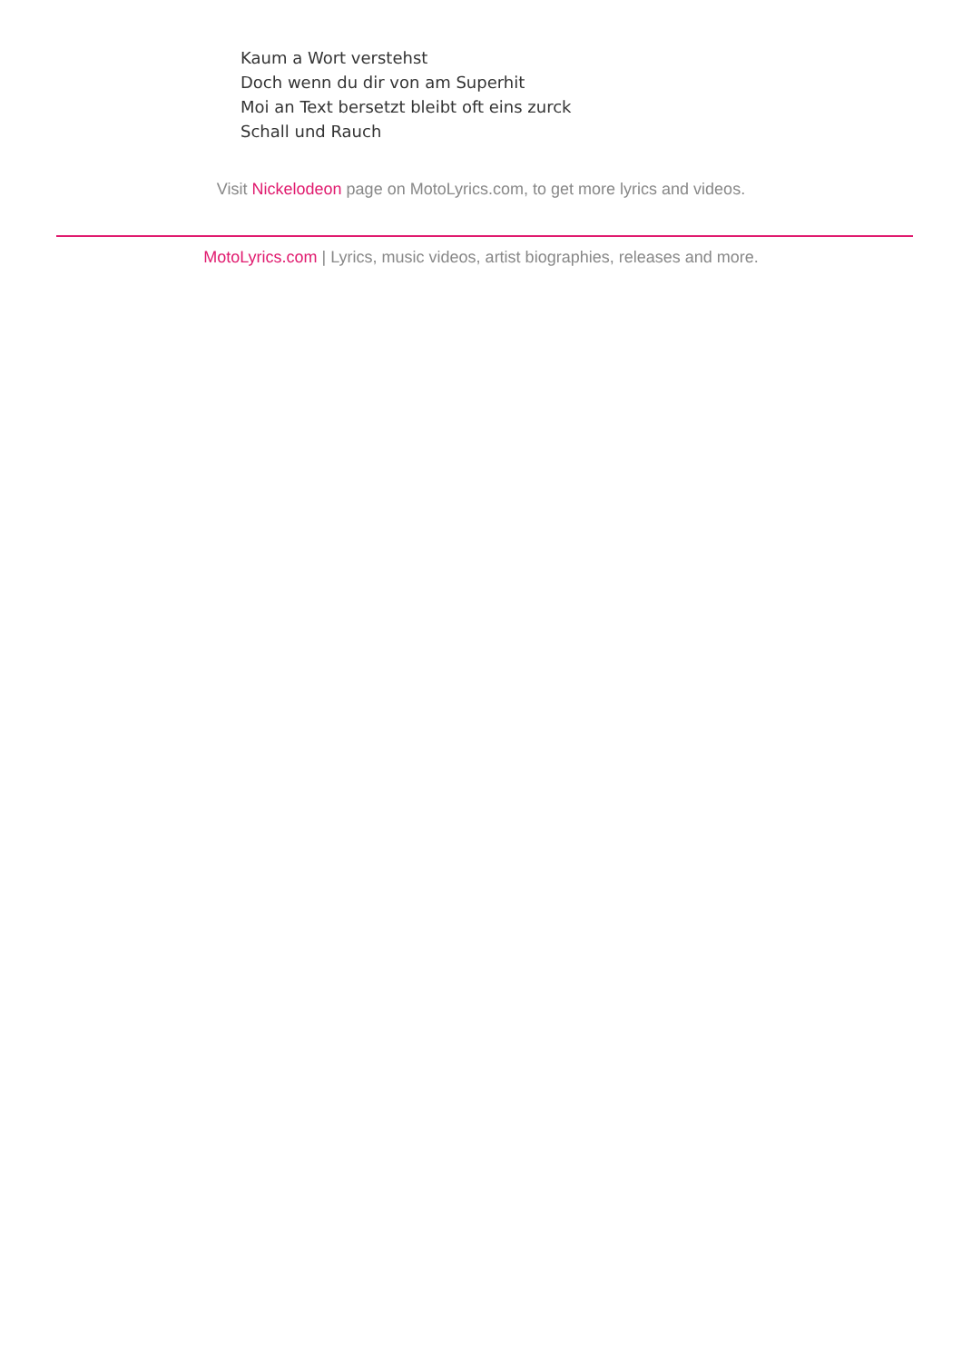Kaum a Wort verstehst
Doch wenn du dir von am Superhit
Moi an Text bersetzt bleibt oft eins zurck
Schall und Rauch
Visit Nickelodeon page on MotoLyrics.com, to get more lyrics and videos.
MotoLyrics.com | Lyrics, music videos, artist biographies, releases and more.